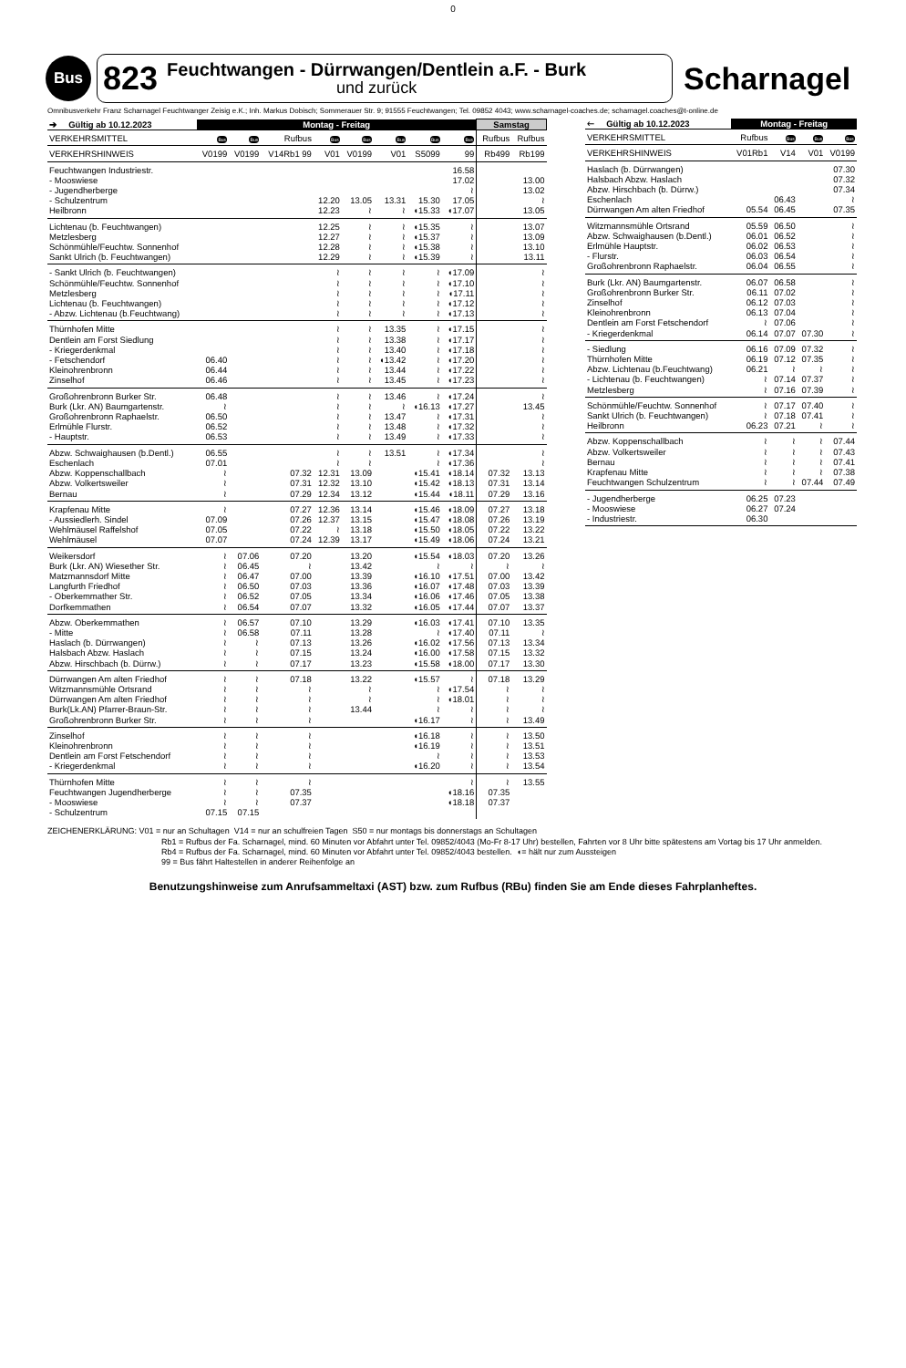0
Bus
823
Feuchtwangen - Dürrwangen/Dentlein a.F. - Burk
und zurück
Scharnagel
Omnibusverkehr Franz Scharnagel Feuchtwanger Zeisig e.K.; Inh. Markus Dobisch; Sommerauer Str. 9; 91555 Feuchtwangen; Tel. 09852 4043; www.scharnagel-coaches.de; scharnagel.coaches@t-online.de
| ➔ Gültig ab 10.12.2023 | Montag - Freitag | | | | | | | | Samstag | |
| --- | --- | --- | --- | --- | --- | --- | --- | --- | --- | --- |
| VERKEHRSMITTEL | Bus | Bus | Rufbus | Bus | Bus | Bus | Bus | Bus | Rufbus | Rufbus |
| VERKEHRSHINWEIS | V0199 | V0199 | V14Rb1 99 | V01 | V0199 | V01 | S5099 | 99 | Rb499 | Rb199 |
| Feuchtwangen Industriestr. | | | | | | | | 16.58 | | |
| - Mooswiese | | | | | | | | 17.02 | | 13.00 |
| - Jugendherberge | | | | | | | | ≀ | | 13.02 |
| - Schulzentrum | | | | 12.20 | 13.05 | 13.31 | 15.30 | 17.05 | | ≀ |
| Heilbronn | | | | 12.23 | ≀ | ≀ | ◖15.33 | ◖17.07 | | 13.05 |
| Lichtenau (b. Feuchtwangen) | | | | 12.25 | ≀ | ≀ | ◖15.35 | ≀ | | 13.07 |
| Metzlesberg | | | | 12.27 | ≀ | ≀ | ◖15.37 | ≀ | | 13.09 |
| Schönmühle/Feuchtw. Sonnenhof | | | | 12.28 | ≀ | ≀ | ◖15.38 | ≀ | | 13.10 |
| Sankt Ulrich (b. Feuchtwangen) | | | | 12.29 | ≀ | ≀ | ◖15.39 | ≀ | | 13.11 |
| - Sankt Ulrich (b. Feuchtwangen) | | | | ≀ | ≀ | ≀ | ≀ | ◖17.09 | | ≀ |
| Schönmühle/Feuchtw. Sonnenhof | | | | ≀ | ≀ | ≀ | ≀ | ◖17.10 | | ≀ |
| Metzlesberg | | | | ≀ | ≀ | ≀ | ≀ | ◖17.11 | | ≀ |
| Lichtenau (b. Feuchtwangen) | | | | ≀ | ≀ | ≀ | ≀ | ◖17.12 | | ≀ |
| - Abzw. Lichtenau (b.Feuchtwang) | | | | ≀ | ≀ | ≀ | ≀ | ◖17.13 | | ≀ |
| Thürnhofen Mitte | | | | ≀ | ≀ | 13.35 | ≀ | ◖17.15 | | ≀ |
| Dentlein am Forst Siedlung | | | | ≀ | ≀ | 13.38 | ≀ | ◖17.17 | | ≀ |
| - Kriegerdenkmal | | | | ≀ | ≀ | 13.40 | ≀ | ◖17.18 | | ≀ |
| - Fetschendorf | 06.40 | | | ≀ | ≀ | ◖13.42 | ≀ | ◖17.20 | | ≀ |
| Kleinohrenbronn | 06.44 | | | ≀ | ≀ | 13.44 | ≀ | ◖17.22 | | ≀ |
| Zinselhof | 06.46 | | | ≀ | ≀ | 13.45 | ≀ | ◖17.23 | | ≀ |
| Großohrenbronn Burker Str. | 06.48 | | | ≀ | ≀ | 13.46 | ≀ | ◖17.24 | | ≀ |
| Burk (Lkr. AN) Baumgartenstr. | ≀ | | | ≀ | ≀ | ≀ | ◖16.13 | ◖17.27 | | 13.45 |
| Großohrenbronn Raphaelstr. | 06.50 | | | ≀ | ≀ | 13.47 | ≀ | ◖17.31 | | ≀ |
| Erlmühle Flurstr. | 06.52 | | | ≀ | ≀ | 13.48 | ≀ | ◖17.32 | | ≀ |
| - Hauptstr. | 06.53 | | | ≀ | ≀ | 13.49 | ≀ | ◖17.33 | | ≀ |
| Abzw. Schwaighausen (b.Dentl.) | 06.55 | | | ≀ | ≀ | 13.51 | ≀ | ◖17.34 | | ≀ |
| Eschenlach | 07.01 | | | ≀ | ≀ | | ≀ | ◖17.36 | | ≀ |
| Abzw. Koppenschallbach | ≀ | | 07.32 | 12.31 | 13.09 | | ◖15.41 | ◖18.14 | 07.32 | 13.13 |
| Abzw. Volkertsweiler | ≀ | | 07.31 | 12.32 | 13.10 | | ◖15.42 | ◖18.13 | 07.31 | 13.14 |
| Bernau | ≀ | | 07.29 | 12.34 | 13.12 | | ◖15.44 | ◖18.11 | 07.29 | 13.16 |
| Krapfenau Mitte | ≀ | | 07.27 | 12.36 | 13.14 | | ◖15.46 | ◖18.09 | 07.27 | 13.18 |
| - Aussiedlerh. Sindel | 07.09 | | 07.26 | 12.37 | 13.15 | | ◖15.47 | ◖18.08 | 07.26 | 13.19 |
| Wehlmäusel Raffelshof | 07.05 | | 07.22 | ≀ | 13.18 | | ◖15.50 | ◖18.05 | 07.22 | 13.22 |
| Wehlmäusel | 07.07 | | 07.24 | 12.39 | 13.17 | | ◖15.49 | ◖18.06 | 07.24 | 13.21 |
| Weikersdorf | ≀ | 07.06 | 07.20 | | 13.20 | | ◖15.54 | ◖18.03 | 07.20 | 13.26 |
| Burk (Lkr. AN) Wiesether Str. | ≀ | 06.45 | ≀ | | 13.42 | | ≀ | ≀ | ≀ | ≀ |
| Matzmannsdorf Mitte | ≀ | 06.47 | 07.00 | | 13.39 | | ◖16.10 | ◖17.51 | 07.00 | 13.42 |
| Langfurth Friedhof | ≀ | 06.50 | 07.03 | | 13.36 | | ◖16.07 | ◖17.48 | 07.03 | 13.39 |
| - Oberkemmather Str. | ≀ | 06.52 | 07.05 | | 13.34 | | ◖16.06 | ◖17.46 | 07.05 | 13.38 |
| Dorfkemmathen | ≀ | 06.54 | 07.07 | | 13.32 | | ◖16.05 | ◖17.44 | 07.07 | 13.37 |
| Abzw. Oberkemmathen | ≀ | 06.57 | 07.10 | | 13.29 | | ◖16.03 | ◖17.41 | 07.10 | 13.35 |
| - Mitte | ≀ | 06.58 | 07.11 | | 13.28 | | ≀ | ◖17.40 | 07.11 | ≀ |
| Haslach (b. Dürrwangen) | ≀ | ≀ | 07.13 | | 13.26 | | ◖16.02 | ◖17.56 | 07.13 | 13.34 |
| Halsbach Abzw. Haslach | ≀ | ≀ | 07.15 | | 13.24 | | ◖16.00 | ◖17.58 | 07.15 | 13.32 |
| Abzw. Hirschbach (b. Dürrw.) | ≀ | ≀ | 07.17 | | 13.23 | | ◖15.58 | ◖18.00 | 07.17 | 13.30 |
| Dürrwangen Am alten Friedhof | ≀ | ≀ | 07.18 | | 13.22 | | ◖15.57 | ≀ | 07.18 | 13.29 |
| Witzmannsmühle Ortsrand | ≀ | ≀ | ≀ | | ≀ | | ≀ | ◖17.54 | ≀ | ≀ |
| Dürrwangen Am alten Friedhof | ≀ | ≀ | ≀ | | ≀ | | ≀ | ◖18.01 | ≀ | ≀ |
| Burk(Lk.AN) Pfarrer-Braun-Str. | ≀ | ≀ | ≀ | | 13.44 | | ≀ | ≀ | ≀ | ≀ |
| Großohrenbronn Burker Str. | ≀ | ≀ | ≀ | | | | ◖16.17 | ≀ | ≀ | 13.49 |
| Zinselhof | ≀ | ≀ | ≀ | | | | ◖16.18 | ≀ | ≀ | 13.50 |
| Kleinohrenbronn | ≀ | ≀ | ≀ | | | | ◖16.19 | ≀ | ≀ | 13.51 |
| Dentlein am Forst Fetschendorf | ≀ | ≀ | ≀ | | | | ≀ | ≀ | ≀ | 13.53 |
| - Kriegerdenkmal | ≀ | ≀ | ≀ | | | | ◖16.20 | ≀ | ≀ | 13.54 |
| Thürnhofen Mitte | ≀ | ≀ | ≀ | | | | | ≀ | ≀ | 13.55 |
| Feuchtwangen Jugendherberge | ≀ | ≀ | 07.35 | | | | | ◖18.16 | 07.35 | |
| - Mooswiese | ≀ | ≀ | 07.37 | | | | | ◖18.18 | 07.37 | |
| - Schulzentrum | 07.15 | 07.15 | | | | | | | | |
| 🡐 Gültig ab 10.12.2023 | Montag - Freitag | | | |
| --- | --- | --- | --- | --- |
| VERKEHRSMITTEL | Rufbus | Bus | Bus | Bus |
| VERKEHRSHINWEIS | V01Rb1 | V14 | V01 | V0199 |
| Haslach (b. Dürrwangen) | | | | 07.30 |
| Halsbach Abzw. Haslach | | | | 07.32 |
| Abzw. Hirschbach (b. Dürrw.) | | | | 07.34 |
| Eschenlach | | 06.43 | | ≀ |
| Dürrwangen Am alten Friedhof | 05.54 | 06.45 | | 07.35 |
| Witzmannsmühle Ortsrand | 05.59 | 06.50 | | ≀ |
| Abzw. Schwaighausen (b.Dentl.) | 06.01 | 06.52 | | ≀ |
| Erlmühle Hauptstr. | 06.02 | 06.53 | | ≀ |
| - Flurstr. | 06.03 | 06.54 | | ≀ |
| Großohrenbronn Raphaelstr. | 06.04 | 06.55 | | ≀ |
| Burk (Lkr. AN) Baumgartenstr. | 06.07 | 06.58 | | ≀ |
| Großohrenbronn Burker Str. | 06.11 | 07.02 | | ≀ |
| Zinselhof | 06.12 | 07.03 | | ≀ |
| Kleinohrenbronn | 06.13 | 07.04 | | ≀ |
| Dentlein am Forst Fetschendorf | ≀ | 07.06 | | ≀ |
| - Kriegerdenkmal | 06.14 | 07.07 | 07.30 | ≀ |
| - Siedlung | 06.16 | 07.09 | 07.32 | ≀ |
| Thürnhofen Mitte | 06.19 | 07.12 | 07.35 | ≀ |
| Abzw. Lichtenau (b.Feuchtwang) | 06.21 | ≀ | ≀ | ≀ |
| - Lichtenau (b. Feuchtwangen) | ≀ | 07.14 | 07.37 | ≀ |
| Metzlesberg | ≀ | 07.16 | 07.39 | ≀ |
| Schönmühle/Feuchtw. Sonnenhof | ≀ | 07.17 | 07.40 | ≀ |
| Sankt Ulrich (b. Feuchtwangen) | ≀ | 07.18 | 07.41 | ≀ |
| Heilbronn | 06.23 | 07.21 | ≀ | ≀ |
| Abzw. Koppenschallbach | ≀ | ≀ | ≀ | 07.44 |
| Abzw. Volkertsweiler | ≀ | ≀ | ≀ | 07.43 |
| Bernau | ≀ | ≀ | ≀ | 07.41 |
| Krapfenau Mitte | ≀ | ≀ | ≀ | 07.38 |
| Feuchtwangen Schulzentrum | ≀ | ≀ | 07.44 | 07.49 |
| - Jugendherberge | 06.25 | 07.23 | | |
| - Mooswiese | 06.27 | 07.24 | | |
| - Industriestr. | 06.30 | | | |
ZEICHENERKLÄRUNG: V01 = nur an Schultagen V14 = nur an schulfreien Tagen S50 = nur montags bis donnerstags an Schultagen
Rb1 = Rufbus der Fa. Scharnagel, mind. 60 Minuten vor Abfahrt unter Tel. 09852/4043 (Mo-Fr 8-17 Uhr) bestellen, Fahrten vor 8 Uhr bitte spätestens am Vortag bis 17 Uhr anmelden.
Rb4 = Rufbus der Fa. Scharnagel, mind. 60 Minuten vor Abfahrt unter Tel. 09852/4043 bestellen. ◖= hält nur zum Aussteigen
99 = Bus fährt Haltestellen in anderer Reihenfolge an
Benutzungshinweise zum Anrufsammeltaxi (AST) bzw. zum Rufbus (RBu) finden Sie am Ende dieses Fahrplanheftes.